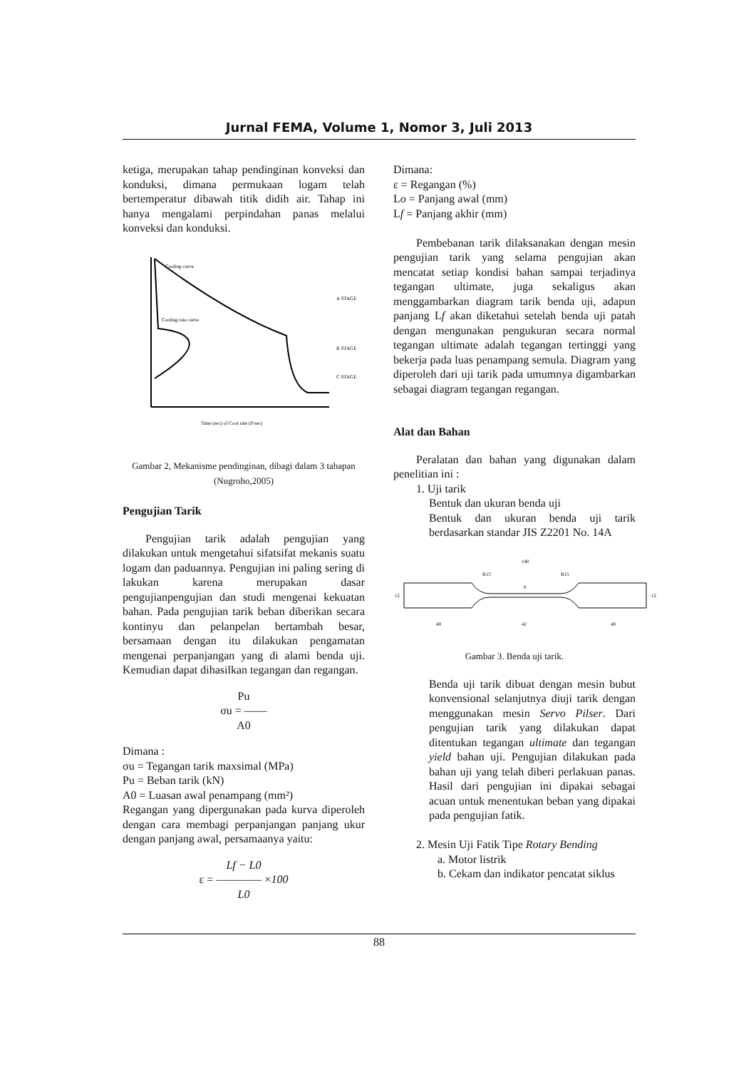Jurnal FEMA, Volume 1, Nomor 3, Juli 2013
ketiga, merupakan tahap pendinginan konveksi dan konduksi, dimana permukaan logam telah bertemperatur dibawah titik didih air. Tahap ini hanya mengalami perpindahan panas melalui konveksi dan konduksi.
Cooling curve
Cooling rate curve
A STAGE
B STAGE
C STAGE
Time (sec) of Cool rate (F/sec)
Gambar 2, Mekanisme pendinginan, dibagi dalam 3 tahapan (Nugroho,2005)
Pengujian Tarik
Pengujian tarik adalah pengujian yang dilakukan untuk mengetahui sifatsifat mekanis suatu logam dan paduannya. Pengujian ini paling sering di lakukan karena merupakan dasar pengujianpengujian dan studi mengenai kekuatan bahan. Pada pengujian tarik beban diberikan secara kontinyu dan pelanpelan bertambah besar, bersamaan dengan itu dilakukan pengamatan mengenai perpanjangan yang di alami benda uji. Kemudian dapat dihasilkan tegangan dan regangan.
Pu
σu = ——
A0
Dimana :
σu = Tegangan tarik maxsimal (MPa)
Pu = Beban tarik (kN)
A0 = Luasan awal penampang (mm²)
Regangan yang dipergunakan pada kurva diperoleh dengan cara membagi perpanjangan panjang ukur dengan panjang awal, persamaanya yaitu:
Lf − L0
ε = ———— ×100
L0
Dimana:
ε = Regangan (%)
Lo = Panjang awal (mm)
Lf = Panjang akhir (mm)
Pembebanan tarik dilaksanakan dengan mesin pengujian tarik yang selama pengujian akan mencatat setiap kondisi bahan sampai terjadinya tegangan ultimate, juga sekaligus akan menggambarkan diagram tarik benda uji, adapun panjang Lf akan diketahui setelah benda uji patah dengan mengunakan pengukuran secara normal tegangan ultimate adalah tegangan tertinggi yang bekerja pada luas penampang semula. Diagram yang diperoleh dari uji tarik pada umumnya digambarkan sebagai diagram tegangan regangan.
Alat dan Bahan
Peralatan dan bahan yang digunakan dalam penelitian ini :
1. Uji tarik
Bentuk dan ukuran benda uji
Bentuk dan ukuran benda uji tarik berdasarkan standar JIS Z2201 No. 14A
140
R15
R15
12
12
6
40
42
40
Gambar 3. Benda uji tarik.
Benda uji tarik dibuat dengan mesin bubut konvensional selanjutnya diuji tarik dengan menggunakan mesin Servo Pilser. Dari pengujian tarik yang dilakukan dapat ditentukan tegangan ultimate dan tegangan yield bahan uji. Pengujian dilakukan pada bahan uji yang telah diberi perlakuan panas. Hasil dari pengujian ini dipakai sebagai acuan untuk menentukan beban yang dipakai pada pengujian fatik.
2. Mesin Uji Fatik Tipe Rotary Bending
a. Motor listrik
b. Cekam dan indikator pencatat siklus
88